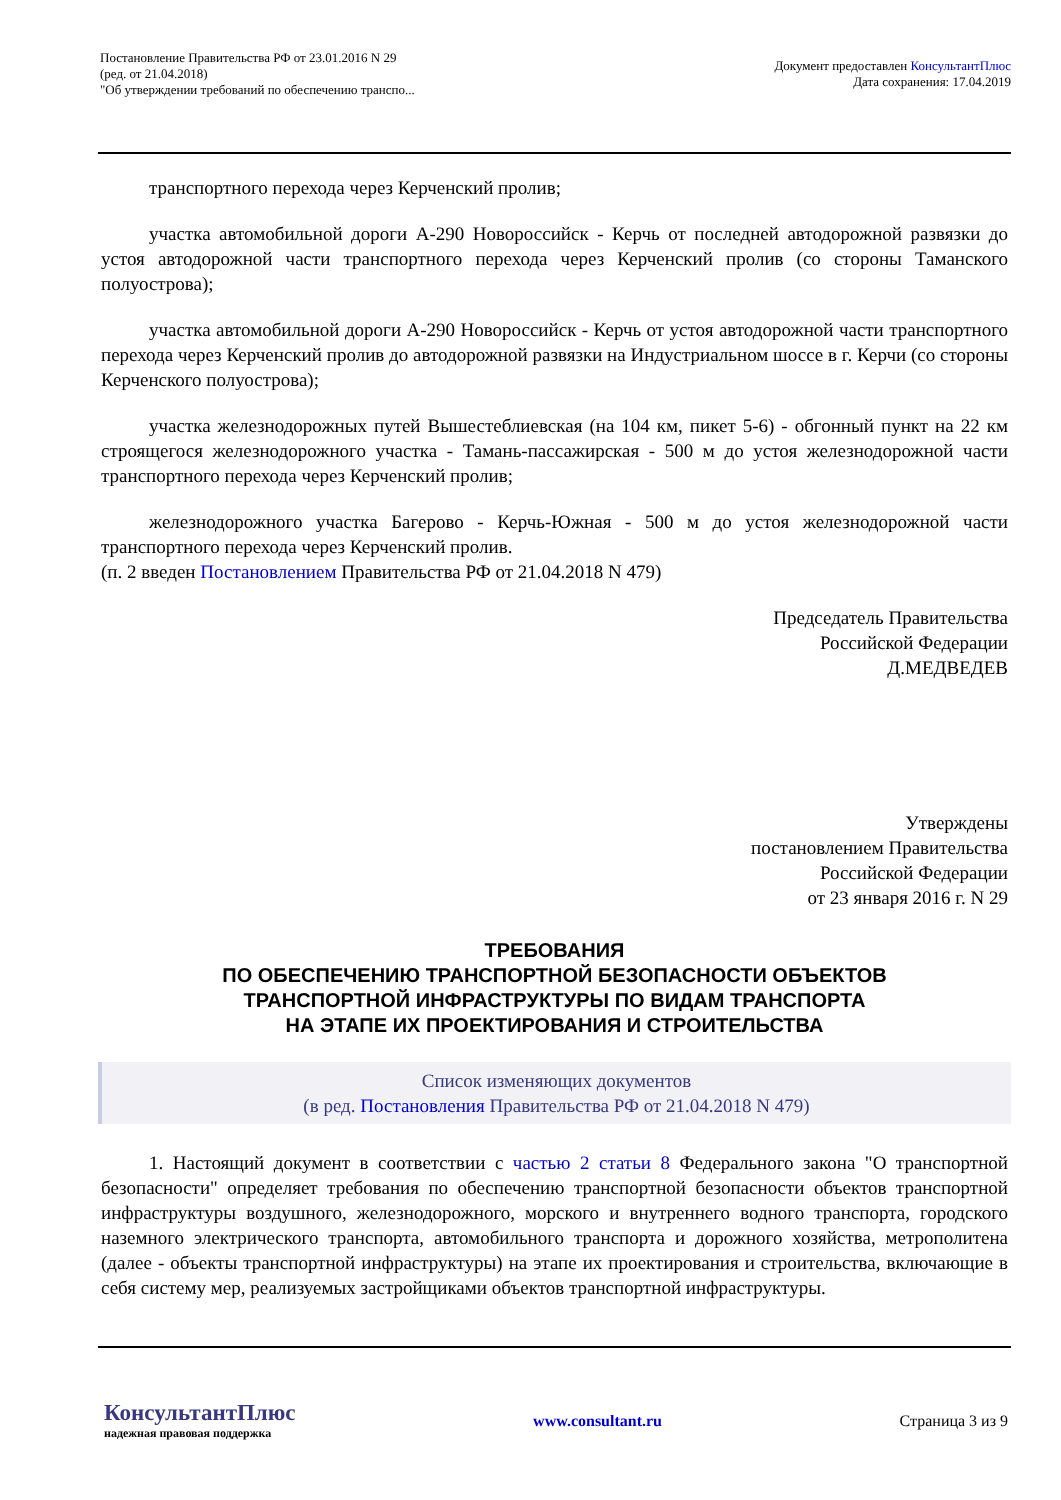Постановление Правительства РФ от 23.01.2016 N 29
(ред. от 21.04.2018)
"Об утверждении требований по обеспечению транспо...
Документ предоставлен КонсультантПлюс
Дата сохранения: 17.04.2019
транспортного перехода через Керченский пролив;
участка автомобильной дороги А-290 Новороссийск - Керчь от последней автодорожной развязки до устоя автодорожной части транспортного перехода через Керченский пролив (со стороны Таманского полуострова);
участка автомобильной дороги А-290 Новороссийск - Керчь от устоя автодорожной части транспортного перехода через Керченский пролив до автодорожной развязки на Индустриальном шоссе в г. Керчи (со стороны Керченского полуострова);
участка железнодорожных путей Вышестеблиевская (на 104 км, пикет 5-6) - обгонный пункт на 22 км строящегося железнодорожного участка - Тамань-пассажирская - 500 м до устоя железнодорожной части транспортного перехода через Керченский пролив;
железнодорожного участка Багерово - Керчь-Южная - 500 м до устоя железнодорожной части транспортного перехода через Керченский пролив.
(п. 2 введен Постановлением Правительства РФ от 21.04.2018 N 479)
Председатель Правительства
Российской Федерации
Д.МЕДВЕДЕВ
Утверждены
постановлением Правительства
Российской Федерации
от 23 января 2016 г. N 29
ТРЕБОВАНИЯ
ПО ОБЕСПЕЧЕНИЮ ТРАНСПОРТНОЙ БЕЗОПАСНОСТИ ОБЪЕКТОВ
ТРАНСПОРТНОЙ ИНФРАСТРУКТУРЫ ПО ВИДАМ ТРАНСПОРТА
НА ЭТАПЕ ИХ ПРОЕКТИРОВАНИЯ И СТРОИТЕЛЬСТВА
Список изменяющих документов
(в ред. Постановления Правительства РФ от 21.04.2018 N 479)
1. Настоящий документ в соответствии с частью 2 статьи 8 Федерального закона "О транспортной безопасности" определяет требования по обеспечению транспортной безопасности объектов транспортной инфраструктуры воздушного, железнодорожного, морского и внутреннего водного транспорта, городского наземного электрического транспорта, автомобильного транспорта и дорожного хозяйства, метрополитена (далее - объекты транспортной инфраструктуры) на этапе их проектирования и строительства, включающие в себя систему мер, реализуемых застройщиками объектов транспортной инфраструктуры.
КонсультантПлюс
надежная правовая поддержка
www.consultant.ru Страница 3 из 9